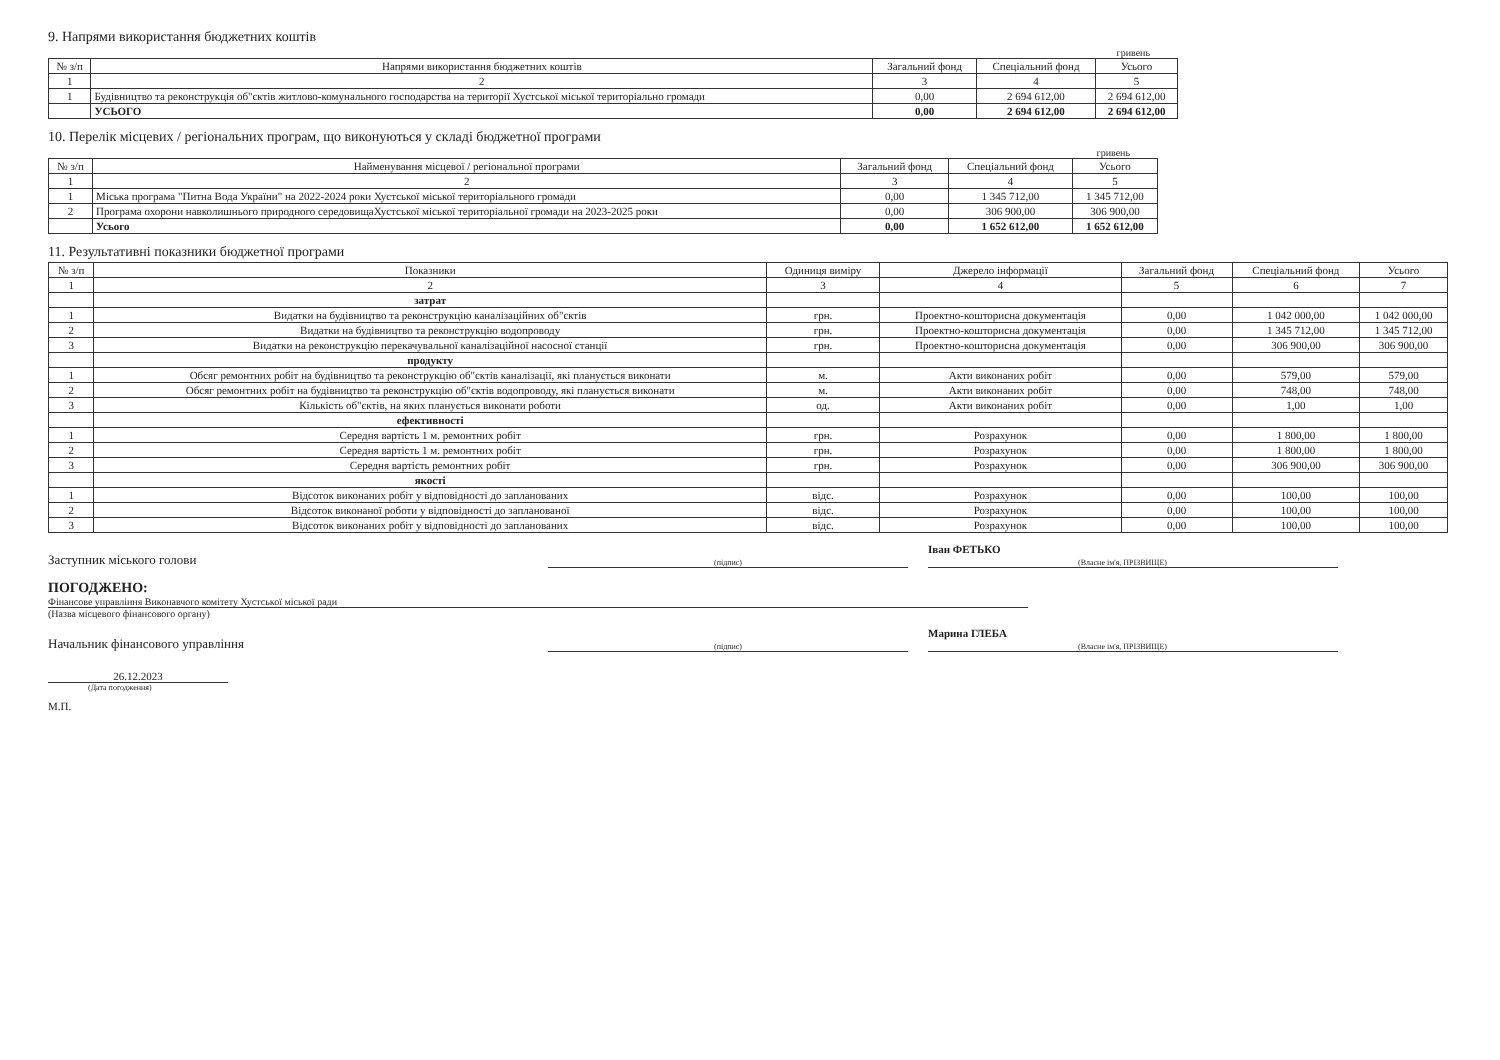9. Напрями використання бюджетних коштів
гривень
| № з/п | Напрями використання бюджетних коштів | Загальний фонд | Спеціальний фонд | Усього |
| --- | --- | --- | --- | --- |
| 1 | 2 | 3 | 4 | 5 |
| 1 | Будівництво та реконструкція об"єктів житлово-комунального господарства на території Хустської міської територіально громади | 0,00 | 2 694 612,00 | 2 694 612,00 |
| | УСЬОГО | 0,00 | 2 694 612,00 | 2 694 612,00 |
10. Перелік місцевих / регіональних програм, що виконуються у складі бюджетної програми
гривень
| № з/п | Найменування місцевої / регіональної програми | Загальний фонд | Спеціальний фонд | Усього |
| --- | --- | --- | --- | --- |
| 1 | 2 | 3 | 4 | 5 |
| 1 | Міська програма "Питна Вода України" на 2022-2024 роки Хустської міської територіального громади | 0,00 | 1 345 712,00 | 1 345 712,00 |
| 2 | Програма охорони навколишнього природного середовищаХустської міської територіальної громади на 2023-2025 роки | 0,00 | 306 900,00 | 306 900,00 |
| | Усього | 0,00 | 1 652 612,00 | 1 652 612,00 |
11. Результативні показники бюджетної програми
| № з/п | Показники | Одиниця виміру | Джерело інформації | Загальний фонд | Спеціальний фонд | Усього |
| --- | --- | --- | --- | --- | --- | --- |
| 1 | 2 | 3 | 4 | 5 | 6 | 7 |
| | затрат | | | | | |
| 1 | Видатки на будівництво та реконструкцію каналізаційних об"єктів | грн. | Проектно-кошторисна документація | 0,00 | 1 042 000,00 | 1 042 000,00 |
| 2 | Видатки на будівництво та реконструкцію водопроводу | грн. | Проектно-кошторисна документація | 0,00 | 1 345 712,00 | 1 345 712,00 |
| 3 | Видатки на реконструкцію перекачувальної каналізаційної насосної станції | грн. | Проектно-кошторисна документація | 0,00 | 306 900,00 | 306 900,00 |
| | продукту | | | | | |
| 1 | Обсяг ремонтних робіт на будівництво та реконструкцію об"єктів каналізації, які планується виконати | м. | Акти виконаних робіт | 0,00 | 579,00 | 579,00 |
| 2 | Обсяг ремонтних робіт на будівництво та реконструкцію об"єктів водопроводу, які планується виконати | м. | Акти виконаних робіт | 0,00 | 748,00 | 748,00 |
| 3 | Кількість об"єктів, на яких планується виконати роботи | од. | Акти виконаних робіт | 0,00 | 1,00 | 1,00 |
| | ефективності | | | | | |
| 1 | Середня вартість 1 м. ремонтних робіт | грн. | Розрахунок | 0,00 | 1 800,00 | 1 800,00 |
| 2 | Середня вартість 1 м. ремонтних робіт | грн. | Розрахунок | 0,00 | 1 800,00 | 1 800,00 |
| 3 | Середня вартість ремонтних робіт | грн. | Розрахунок | 0,00 | 306 900,00 | 306 900,00 |
| | якості | | | | | |
| 1 | Відсоток виконаних робіт у відповідності до запланованих | відс. | Розрахунок | 0,00 | 100,00 | 100,00 |
| 2 | Відсоток виконаної роботи у відповідності до запланованої | відс. | Розрахунок | 0,00 | 100,00 | 100,00 |
| 3 | Відсоток виконаних робіт у відповідності до запланованих | відс. | Розрахунок | 0,00 | 100,00 | 100,00 |
Заступник міського голови
(підпис)
Іван ФЕТЬКО
(Власне ім'я, ПРІЗВИЩЕ)
ПОГОДЖЕНО:
Фінансове управління Виконавчого комітету Хустської міської ради
(Назва місцевого фінансового органу)
Начальник фінансового управління
(підпис)
Марина ГЛЕБА
(Власне ім'я, ПРІЗВИЩЕ)
26.12.2023
(Дата погодження)
М.П.